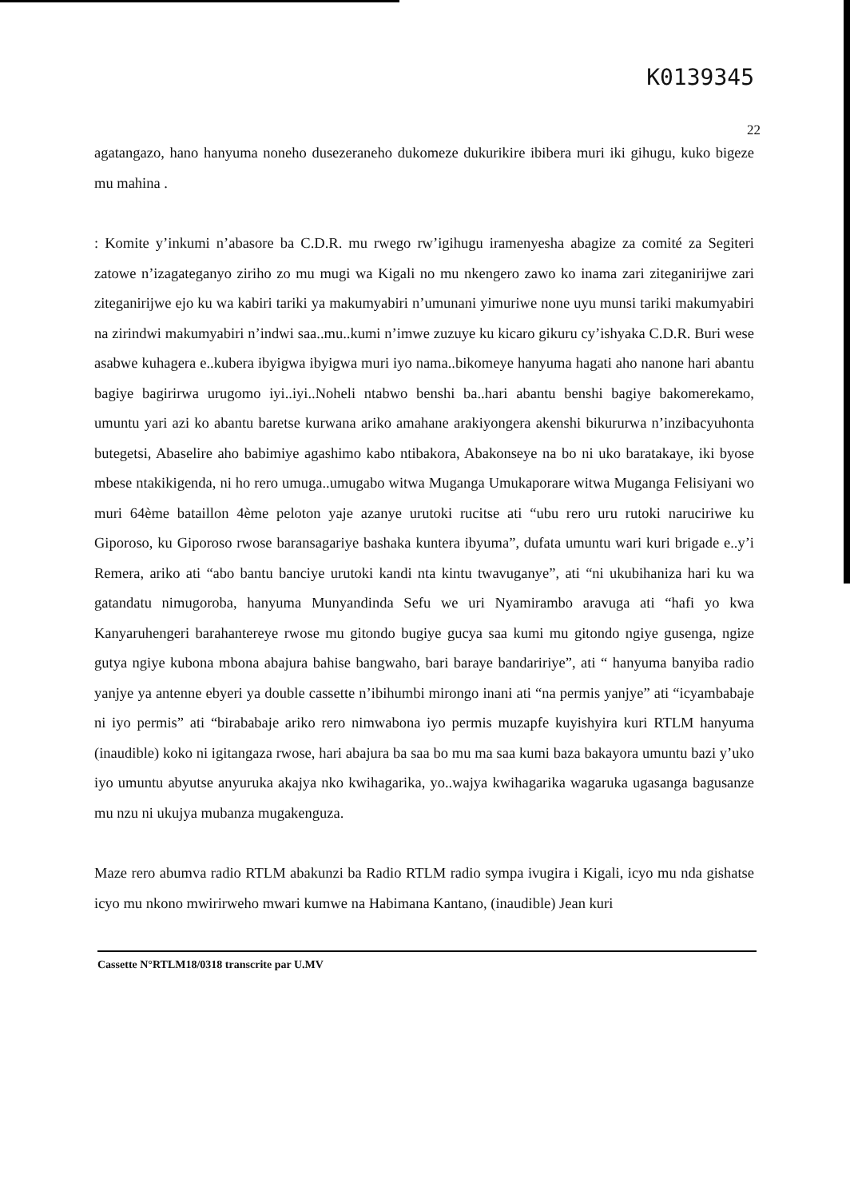K0139345
22
agatangazo, hano hanyuma noneho dusezeraneho dukomeze dukurikire ibibera muri iki gihugu, kuko bigeze mu mahina .
: Komite y’inkumi n’abasore ba C.D.R. mu rwego rw’igihugu iramenyesha abagize za comité za Segiteri zatowe n’izagateganyo ziriho zo mu mugi wa Kigali no mu nkengero zawo ko inama zari ziteganirijwe zari ziteganirijwe ejo ku wa kabiri tariki ya makumyabiri n’umunani yimuriwe none uyu munsi tariki makumyabiri na zirindwi makumyabiri n’indwi saa..mu..kumi n’imwe zuzuye ku kicaro gikuru cy’ishyaka C.D.R. Buri wese asabwe kuhagera e..kubera ibyigwa ibyigwa muri iyo nama..bikomeye hanyuma hagati aho nanone hari abantu bagiye bagirirwa urugomo iyi..iyi..Noheli ntabwo benshi ba..hari abantu benshi bagiye bakomerekamo, umuntu yari azi ko abantu baretse kurwana ariko amahane arakiyongera akenshi bikururwa n’inzibacyuhonta butegetsi, Abaselire aho babimiye agashimo kabo ntibakora, Abakonseye na bo ni uko baratakaye, iki byose mbese ntakikigenda, ni ho rero umuga..umugabo witwa Muganga Umukaporare witwa Muganga Felisiyani wo muri 64ème bataillon 4ème peloton yaje azanye urutoki rucitse ati “ubu rero uru rutoki naruciriwe ku Giporoso, ku Giporoso rwose baransagariye bashaka kuntera ibyuma”, dufata umuntu wari kuri brigade e..y’i Remera, ariko ati “abo bantu banciye urutoki kandi nta kintu twavuganye”, ati “ni ukubihaniza hari ku wa gatandatu nimugoroba, hanyuma Munyandinda Sefu we uri Nyamirambo aravuga ati “hafi yo kwa Kanyaruhengeri barahantereye rwose mu gitondo bugiye gucya saa kumi mu gitondo ngiye gusenga, ngize gutya ngiye kubona mbona abajura bahise bangwaho, bari baraye bandaririye”, ati “ hanyuma banyiba radio yanjye ya antenne ebyeri ya double cassette n’ibihumbi mirongo inani ati “na permis yanjye” ati “icyambabaje ni iyo permis” ati “birababaje ariko rero nimwabona iyo permis muzapfe kuyishyira kuri RTLM hanyuma (inaudible) koko ni igitangaza rwose, hari abajura ba saa bo mu ma saa kumi baza bakayora umuntu bazi y’uko iyo umuntu abyutse anyuruka akajya nko kwihagarika, yo..wajya kwihagarika wagaruka ugasanga bagusanze mu nzu ni ukujya mubanza mugakenguza.
Maze rero abumva radio RTLM abakunzi ba Radio RTLM radio sympa ivugira i Kigali, icyo mu nda gishatse icyo mu nkono mwirirweho mwari kumwe na Habimana Kantano, (inaudible) Jean kuri
Cassette N°RTLM18/0318 transcrite par U.MV